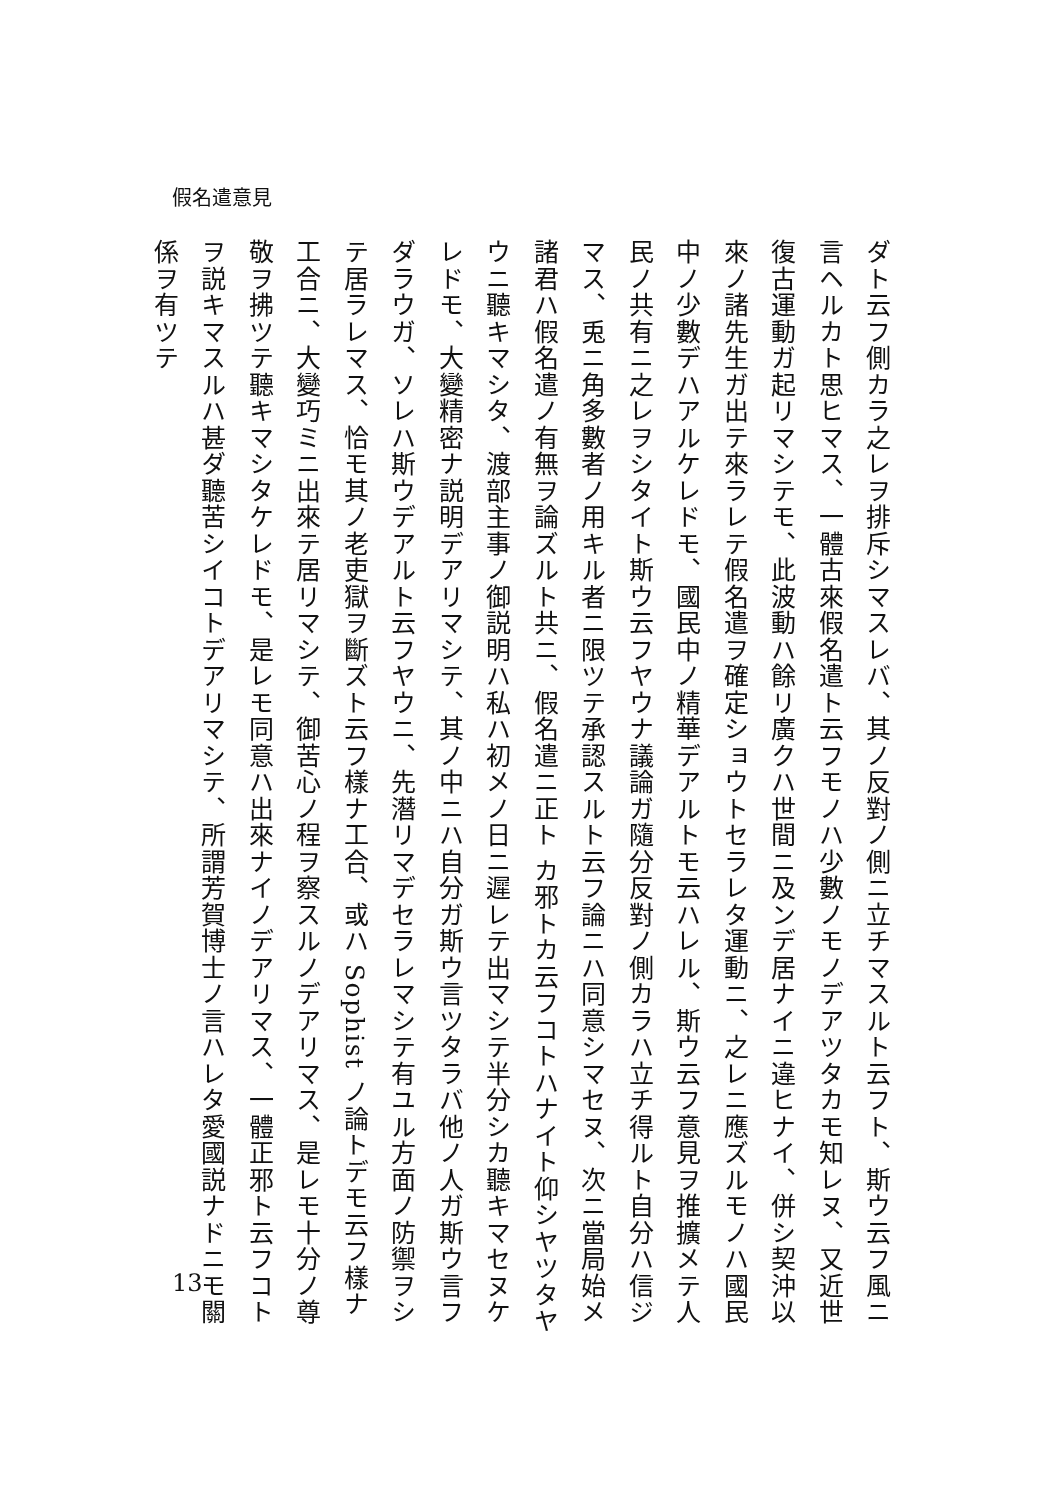假名遣意見
ダト云フ側カラ之レヲ排斥シマスレバ、其ノ反對ノ側ニ立チマスルト云フト、斯ウ云フ風ニ言ヘルカト思ヒマス、一體古來假名遣ト云フモノハ少數ノモノデアツタカモ知レヌ、又近世復古運動ガ起リマシテモ、此波動ハ餘リ廣クハ世間ニ及ンデ居ナイニ違ヒナイ、併シ契沖以來ノ諸先生ガ出テ來ラレテ假名遣ヲ確定ショウトセラレタ運動ニ、之レニ應ズルモノハ國民中ノ少數デハアルケレドモ、國民中ノ精華デアルトモ云ハレル、斯ウ云フ意見ヲ推擴メテ人民ノ共有ニ之レヲシタイト斯ウ云フヤウナ議論ガ隨分反對ノ側カラハ立チ得ルト自分ハ信ジマス、兎ニ角多數者ノ用キル者ニ限ツテ承認スルト云フ論ニハ同意シマセヌ、次ニ當局始メ諸君ハ假名遣ノ有無ヲ論ズルト共ニ、假名遣ニ正ト カ邪トカ云フコトハナイト仰シヤツタヤウニ聽キマシタ、渡部主事ノ御説明ハ私ハ初メノ日ニ遲レテ出マシテ半分シカ聽キマセヌケレドモ、大變精密ナ説明デアリマシテ、其ノ中ニハ自分ガ斯ウ言ツタラバ他ノ人ガ斯ウ言フダラウガ、ソレハ斯ウデアルト云フヤウニ、先潛リマデセラレマシテ有ユル方面ノ防禦ヲシテ居ラレマス、恰モ其ノ老吏獄ヲ斷ズト云フ樣ナ工合、或ハ Sophist ノ論トデモ云フ樣ナ工合ニ、大變巧ミニ出來テ居リマシテ、御苦心ノ程ヲ察スルノデアリマス、是レモ十分ノ尊敬ヲ拂ツテ聽キマシタケレドモ、是レモ同意ハ出來ナイノデアリマス、一體正邪ト云フコトヲ説キマスルハ甚ダ聽苦シイコトデアリマシテ、所謂芳賀博士ノ言ハレタ愛國説ナドニモ關係ヲ有ツテ
13